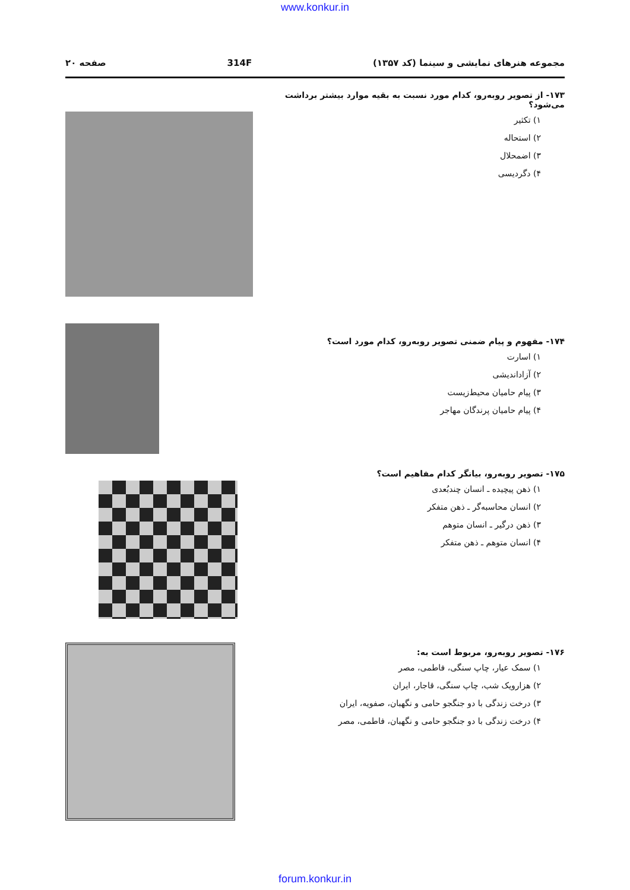www.konkur.in
مجموعه هنرهای نمایشی و سینما (کد ۱۳۵۷) 314F صفحه ۲۰
۱۷۳- از تصویر روبه‌رو، کدام مورد نسبت به بقیه موارد بیشتر برداشت می‌شود؟
۱) تکثیر
۲) استحاله
۳) اضمحلال
۴) دگردیسی
۱۷۴- مفهوم و پیام ضمنی تصویر روبه‌رو، کدام مورد است؟
۱) اسارت
۲) آزاداندیشی
۳) پیام حامیان محیط‌زیست
۴) پیام حامیان پرندگان مهاجر
۱۷۵- تصویر روبه‌رو، بیانگر کدام مفاهیم است؟
۱) ذهن پیچیده ـ انسان چندبُعدی
۲) انسان محاسبه‌گر ـ ذهن متفکر
۳) ذهن درگیر ـ انسان متوهم
۴) انسان متوهم ـ ذهن متفکر
۱۷۶- تصویر روبه‌رو، مربوط است به:
۱) سمک عیار، چاپ سنگی، فاطمی، مصر
۲) هزارویک شب، چاپ سنگی، قاجار، ایران
۳) درخت زندگی با دو جنگجو حامی و نگهبان، صفویه، ایران
۴) درخت زندگی با دو جنگجو حامی و نگهبان، فاطمی، مصر
forum.konkur.in